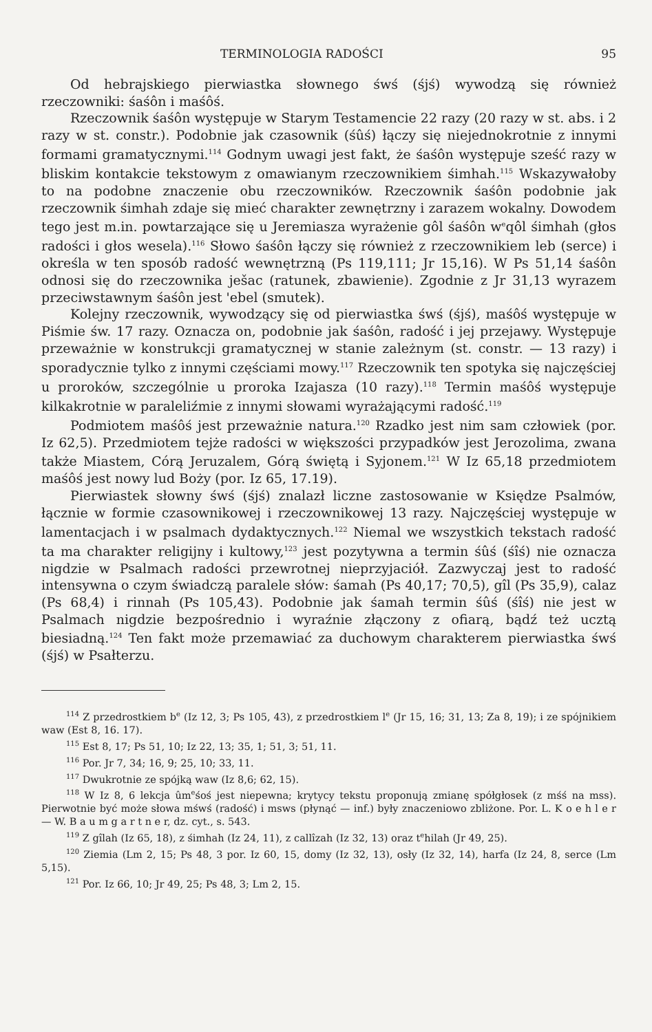TERMINOLOGIA RADOŚCI 95
Od hebrajskiego pierwiastka słownego śwś (śjś) wywodzą się również rzeczowniki: śaśôn i maśôś.
Rzeczownik śaśôn występuje w Starym Testamencie 22 razy (20 razy w st. abs. i 2 razy w st. constr.). Podobnie jak czasownik (śûś) łączy się niejednokrotnie z innymi formami gramatycznymi.<sup>114</sup> Godnym uwagi jest fakt, że śaśôn występuje sześć razy w bliskim kontakcie tekstowym z omawianym rzeczownikiem śimhah.<sup>115</sup> Wskazywałoby to na podobne znaczenie obu rzeczowników. Rzeczownik śaśôn podobnie jak rzeczownik śimhah zdaje się mieć charakter zewnętrzny i zarazem wokalny. Dowodem tego jest m.in. powtarzające się u Jeremiasza wyrażenie gôl śaśôn w<sup>e</sup>qôl śimhah (głos radości i głos wesela).<sup>116</sup> Słowo śaśôn łączy się również z rzeczownikiem leb (serce) i określa w ten sposób radość wewnętrzną (Ps 119,111; Jr 15,16). W Ps 51,14 śaśôn odnosi się do rzeczownika ješac (ratunek, zbawienie). Zgodnie z Jr 31,13 wyrazem przeciwstawnym śaśôn jest 'ebel (smutek).
Kolejny rzeczownik, wywodzący się od pierwiastka śwś (śjś), maśôś występuje w Piśmie św. 17 razy. Oznacza on, podobnie jak śaśôn, radość i jej przejawy. Występuje przeważnie w konstrukcji gramatycznej w stanie zależnym (st. constr. — 13 razy) i sporadycznie tylko z innymi częściami mowy.<sup>117</sup> Rzeczownik ten spotyka się najczęściej u proroków, szczególnie u proroka Izajasza (10 razy).<sup>118</sup> Termin maśôś występuje kilkakrotnie w paraleliźmie z innymi słowami wyrażającymi radość.<sup>119</sup>
Podmiotem maśôś jest przeważnie natura.<sup>120</sup> Rzadko jest nim sam człowiek (por. Iz 62,5). Przedmiotem tejże radości w większości przypadków jest Jerozolima, zwana także Miastem, Córą Jeruzalem, Górą świętą i Syjonem.<sup>121</sup> W Iz 65,18 przedmiotem maśôś jest nowy lud Boży (por. Iz 65, 17.19).
Pierwiastek słowny śwś (śjś) znalazł liczne zastosowanie w Księdze Psalmów, łącznie w formie czasownikowej i rzeczownikowej 13 razy. Najczęściej występuje w lamentacjach i w psalmach dydaktycznych.<sup>122</sup> Niemal we wszystkich tekstach radość ta ma charakter religijny i kultowy,<sup>123</sup> jest pozytywna a termin śûś (śîś) nie oznacza nigdzie w Psalmach radości przewrotnej nieprzyjaciół. Zazwyczaj jest to radość intensywna o czym świadczą paralele słów: śamah (Ps 40,17; 70,5), gîl (Ps 35,9), calaz (Ps 68,4) i rinnah (Ps 105,43). Podobnie jak śamah termin śûś (śîś) nie jest w Psalmach nigdzie bezpośrednio i wyraźnie złączony z ofiarą, bądź też ucztą biesiadną.<sup>124</sup> Ten fakt może przemawiać za duchowym charakterem pierwiastka śwś (śjś) w Psałterzu.
<sup>114</sup> Z przedrostkiem b<sup>e</sup> (Iz 12, 3; Ps 105, 43), z przedrostkiem l<sup>e</sup> (Jr 15, 16; 31, 13; Za 8, 19); i ze spójnikiem waw (Est 8, 16. 17).
<sup>115</sup> Est 8, 17; Ps 51, 10; Iz 22, 13; 35, 1; 51, 3; 51, 11.
<sup>116</sup> Por. Jr 7, 34; 16, 9; 25, 10; 33, 11.
<sup>117</sup> Dwukrotnie ze spójką waw (Iz 8,6; 62, 15).
<sup>118</sup> W Iz 8, 6 lekcja ûm<sup>e</sup>śoś jest niepewna; krytycy tekstu proponują zmianę spółgłosek (z mśś na mss). Pierwotnie być może słowa mśwś (radość) i msws (płynąć — inf.) były znaczeniowo zbliżone. Por. L. K o e h l e r — W. B a u m g a r t n e r, dz. cyt., s. 543.
<sup>119</sup> Z gîlah (Iz 65, 18), z śimhah (Iz 24, 11), z callîzah (Iz 32, 13) oraz t<sup>e</sup>hilah (Jr 49, 25).
<sup>120</sup> Ziemia (Lm 2, 15; Ps 48, 3 por. Iz 60, 15, domy (Iz 32, 13), osły (Iz 32, 14), harfa (Iz 24, 8, serce (Lm 5,15).
<sup>121</sup> Por. Iz 66, 10; Jr 49, 25; Ps 48, 3; Lm 2, 15.